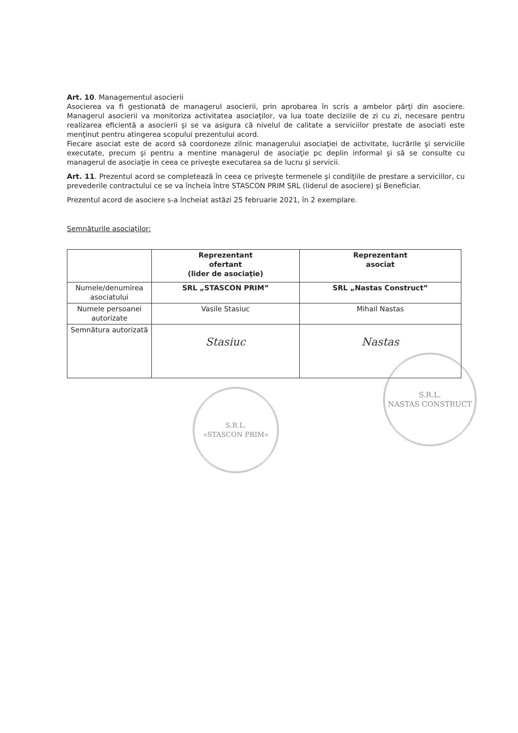Art. 10. Managementul asocierii
Asocierea va fi gestionată de managerul asocierii, prin aprobarea în scris a ambelor părţi din asociere. Managerul asocierii va monitoriza activitatea asociaţilor, va lua toate deciziile de zi cu zi, necesare pentru realizarea eficientă a asocierii şi se va asigura că nivelul de calitate a serviciilor prestate de asociati este menţinut pentru atingerea scopului prezentului acord.
Fiecare asociat este de acord să coordoneze zilnic managerului asociaţiei de activitate, lucrările şi serviciile executate, precum şi pentru a mentine managerul de asociaţie pc deplin informal şi să se consulte cu managerul de asociaţie in ceea ce priveşte executarea sa de lucru şi servicii.
Art. 11. Prezentul acord se completează în ceea ce priveşte termenele şi condiţiile de prestare a serviciilor, cu prevederile contractului ce se va încheia între STASCON PRIM SRL (liderul de asociere) şi Beneficiar.
Prezentul acord de asociere s-a încheiat astăzi 25 februarie 2021, în 2 exemplare.
Semnăturile asociaţilor:
| | Reprezentant ofertant (lider de asociaţie) | Reprezentant asociat |
| --- | --- | --- |
| Numele/denumirea asociatului | SRL „STASCON PRIM” | SRL „Nastas Construct” |
| Numele persoanei autorizate | Vasile Stasiuc | Mihail Nastas |
| Semnătura autorizată | Stasiuc | Nastas |
S.R.L.
«STASCON PRIM»
S.R.L.
NASTAS CONSTRUCT